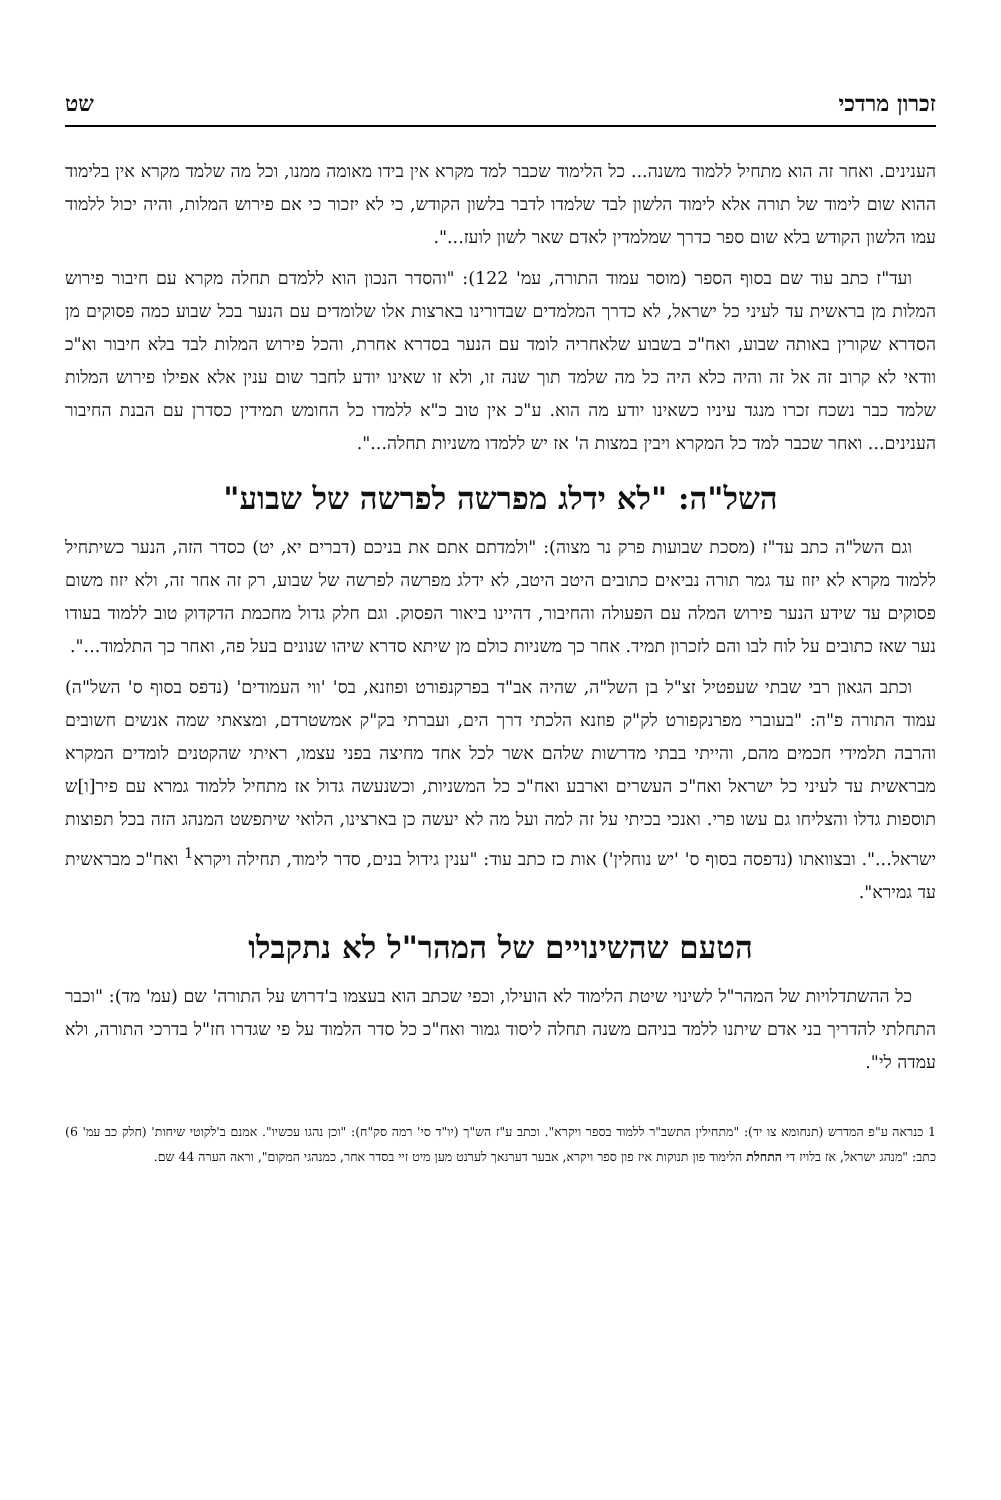זכרון מרדכי שט
הענינים. ואחר זה הוא מתחיל ללמוד משנה... כל הלימוד שכבר למד מקרא אין בידו מאומה ממנו, וכל מה שלמד מקרא אין בלימוד ההוא שום לימוד של תורה אלא לימוד הלשון לבד שלמדו לדבר בלשון הקודש, כי לא יזכור כי אם פירוש המלות, והיה יכול ללמוד עמו הלשון הקודש בלא שום ספר כדרך שמלמדין לאדם שאר לשון לועז...".
ועד"ז כתב עוד שם בסוף הספר (מוסר עמוד התורה, עמ' 122): "והסדר הנכון הוא ללמדם תחלה מקרא עם חיבור פירוש המלות מן בראשית עד לעיני כל ישראל, לא כדרך המלמדים שבדורינו בארצות אלו שלומדים עם הנער בכל שבוע כמה פסוקים מן הסדרא שקורין באותה שבוע, ואח"כ בשבוע שלאחריה לומד עם הנער בסדרא אחרת, והכל פירוש המלות לבד בלא חיבור וא"כ וודאי לא קרוב זה אל זה והיה כלא היה כל מה שלמד תוך שנה זו, ולא זו שאינו יודע לחבר שום ענין אלא אפילו פירוש המלות שלמד כבר נשכח זכרו מנגד עיניו כשאינו יודע מה הוא. ע"כ אין טוב כ"א ללמדו כל החומש תמידין כסדרן עם הבנת החיבור הענינים... ואחר שכבר למד כל המקרא ויבין במצות ה' אז יש ללמדו משניות תחלה...".
השל"ה: "לא ידלג מפרשה לפרשה של שבוע"
וגם השל"ה כתב עד"ז (מסכת שבועות פרק נר מצוה): "ולמדתם אתם את בניכם (דברים יא, יט) כסדר הזה, הנער כשיתחיל ללמוד מקרא לא יזוז עד גמר תורה נביאים כתובים היטב היטב, לא ידלג מפרשה לפרשה של שבוע, רק זה אחר זה, ולא יזוז משום פסוקים עד שידע הנער פירוש המלה עם הפעולה והחיבור, דהיינו ביאור הפסוק. וגם חלק גדול מחכמת הדקדוק טוב ללמוד בעודו נער שאז כתובים על לוח לבו והם לזכרון תמיד. אחר כך משניות כולם מן שיתא סדרא שיהו שנונים בעל פה, ואחר כך התלמוד...".
וכתב הגאון רבי שבתי שעפטיל זצ"ל בן השל"ה, שהיה אב"ד בפרקנפורט ופוזנא, בס' 'ווי העמודים' (נדפס בסוף ס' השל"ה) עמוד התורה פ"ה: "בעוברי מפרנקפורט לק"ק פוזנא הלכתי דרך הים, ועברתי בק"ק אמשטרדם, ומצאתי שמה אנשים חשובים והרבה תלמידי חכמים מהם, והייתי בבתי מדרשות שלהם אשר לכל אחד מחיצה בפני עצמו, ראיתי שהקטנים לומדים המקרא מבראשית עד לעיני כל ישראל ואח"כ העשרים וארבע ואח"כ כל המשניות, וכשנעשה גדול אז מתחיל ללמוד גמרא עם פיר[ו]ש תוספות גדלו והצליחו גם עשו פרי. ואנכי בכיתי על זה למה ועל מה לא יעשה כן בארצינו, הלואי שיתפשט המנהג הזה בכל תפוצות ישראל...". ובצוואתו (נדפסה בסוף ס' 'יש נוחלין') אות כז כתב עוד: "ענין גידול בנים, סדר לימוד, תחילה ויקרא<sup>1</sup> ואח"כ מבראשית עד גמירא".
הטעם שהשינויים של המהר"ל לא נתקבלו
כל ההשתדלויות של המהר"ל לשינוי שיטת הלימוד לא הועילו, וכפי שכתב הוא בעצמו ב'דרוש על התורה' שם (עמ' מד): "וכבר התחלתי להדריך בני אדם שיתנו ללמד בניהם משנה תחלה ליסוד גמור ואח"כ כל סדר הלמוד על פי שגדרו חז"ל בדרכי התורה, ולא עמדה לי".
1 כנראה ע"פ המדרש (תנחומא צו יד): "מתחילין התשב"ר ללמוד בספר ויקרא". וכתב ע"ז הש"ך (יו"ד סי' רמה סק"ח): "וכן נהגו עכשיו". אמנם ב'לקוטי שיחות' (חלק כב עמ' 6) כתב: "מנהג ישראל, אז בלויז די התחלת הלימוד פון תנוקות איז פון ספר ויקרא, אבער דערנאך לערנט מען מיט זיי בסדר אחר, כמנהגי המקום", וראה הערה 44 שם.